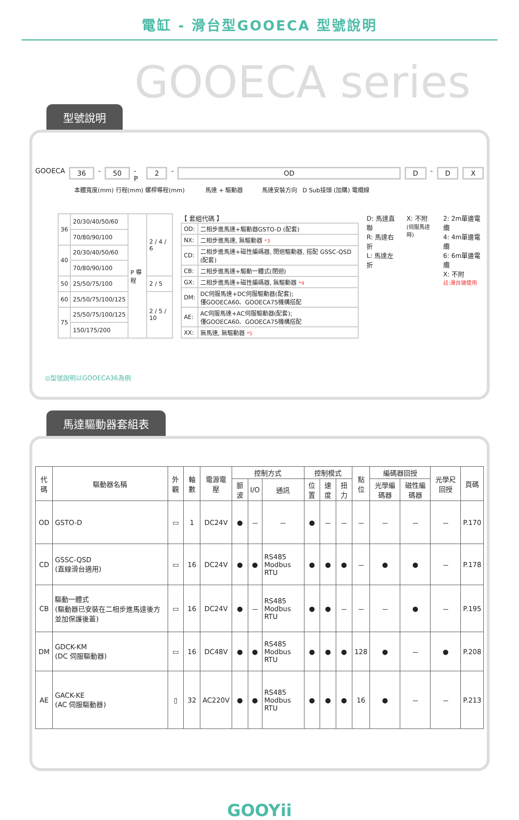電缸 - 滑台型GOOECA 型號說明
GOOECA series
型號說明
GOOECA 36 - 50 - P 2 - OD D - D X
本體寬度(mm) 行程(mm) 螺桿導程(mm) 馬達 + 驅動器 馬達安裝方向 D Sub接頭 (加購) 電纜線
| 36 | 20/30/40/50/60 | P 導程 | 2 / 4 / 6 |
| | 70/80/90/100 | | |
| 40 | 20/30/40/50/60 | | |
| | 70/80/90/100 | | |
| 50 | 25/50/75/100 | | 2 / 5 |
| 60 | 25/50/75/100/125 | | 2 / 5 / 10 |
| 75 | 25/50/75/100/125 | | |
| | 150/175/200 | | |
【 套組代碼 】
| OD: | 二相步進馬達+驅動器GSTO-D (配套) |
| NX: | 二相步進馬達, 無驅動器 *3 |
| CD: | 二相步進馬達+磁性編碼器, 閉迴驅動器, 搭配 GSSC-QSD (配套) |
| CB: | 二相步進馬達+驅動一體式(閉迴) |
| GX: | 二相步進馬達+磁性編碼器, 無驅動器 *4 |
| DM: | DC伺服馬達+DC伺服驅動器(配套); 僅GOOECA60、GOOECA75機構搭配 |
| AE: | AC伺服馬達+AC伺服驅動器(配套); 僅GOOECA60、GOOECA75機構搭配 |
| XX: | 無馬達, 無驅動器 *5 |
D: 馬達直聯
R: 馬達右折
L: 馬達左折
X: 不附
(伺服馬達時)
2: 2m單邊電纜
4: 4m單邊電纜
6: 6m單邊電纜
X: 不附
註:滑台端使用
◎型號說明以GOOECA36為例
馬達驅動器套組表
| 代碼 | 驅動器名稱 | 外觀 | 軸數 | 電源電壓 | 控制方式 | | | 控制模式 | | | 點位 | 編碼器回授 | | 光學尺回授 | 頁碼 |
| --- | --- | --- | --- | --- | --- | --- | --- | --- | --- | --- | --- | --- | --- | --- | --- |
| | | | | | 脈波 | I/O | 通訊 | 位置 | 速度 | 扭力 | | 光學編碼器 | 磁性編碼器 | | |
| OD | GSTO-D | ▭ | 1 | DC24V | ● | － | － | ● | － | － | － | － | － | － | P.170 |
| CD | GSSC-QSD (直線滑台適用) | ▭ | 16 | DC24V | ● | ● | RS485 Modbus RTU | ● | ● | ● | － | ● | ● | － | P.178 |
| CB | 驅動一體式 (驅動器已安裝在二相步進馬達後方並加保護後蓋) | ▭ | 16 | DC24V | ● | － | RS485 Modbus RTU | ● | ● | － | － | － | ● | － | P.195 |
| DM | GDCK-KM (DC 伺服驅動器) | ▭ | 16 | DC48V | ● | ● | RS485 Modbus RTU | ● | ● | ● | 128 | ● | － | ● | P.208 |
| AE | GACK-KE (AC 伺服驅動器) | ▯ | 32 | AC220V | ● | ● | RS485 Modbus RTU | ● | ● | ● | 16 | ● | － | － | P.213 |
GOOYii